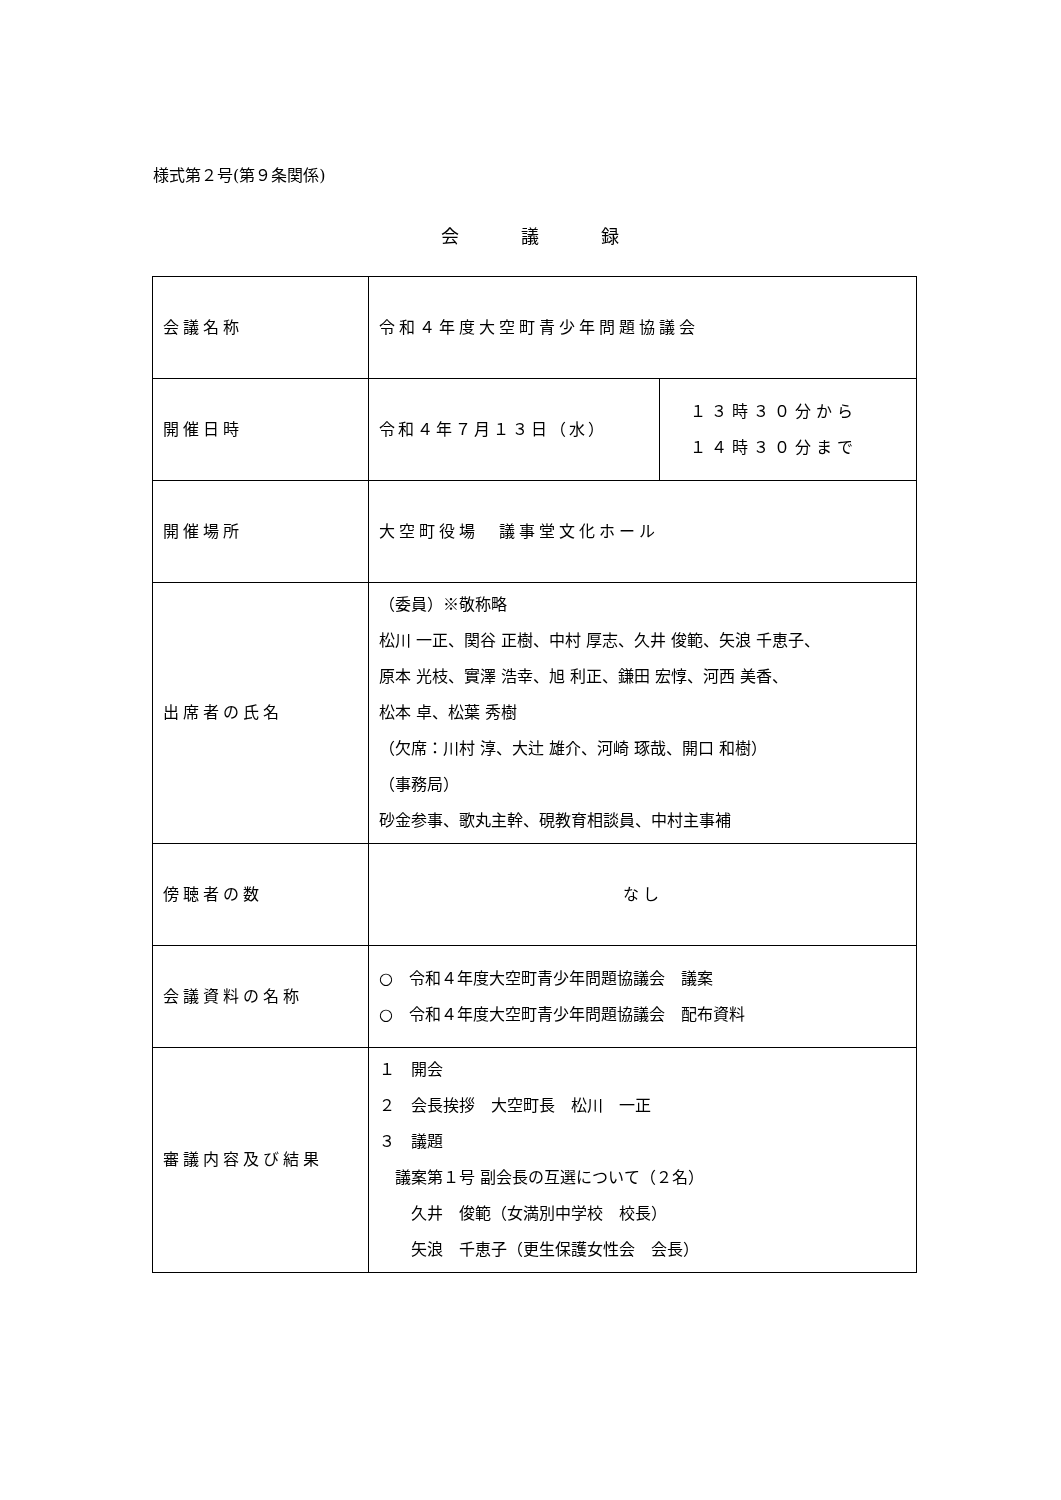様式第２号(第９条関係)
会　　　議　　　録
| 会議名称 | 令和４年度大空町青少年問題協議会 | |
| 開催日時 | 令和４年７月１３日（水） | １３時３０分から １４時３０分まで |
| 開催場所 | 大空町役場 議事堂文化ホール | |
| 出席者の氏名 | （委員）※敬称略 松川 一正、関谷 正樹、中村 厚志、久井 俊範、矢浪 千恵子、 原本 光枝、實澤 浩幸、旭 利正、鎌田 宏惇、河西 美香、 松本 卓、松葉 秀樹 （欠席：川村 淳、大辻 雄介、河崎 琢哉、開口 和樹） （事務局） 砂金参事、歌丸主幹、硯教育相談員、中村主事補 | |
| 傍聴者の数 | なし | |
| 会議資料の名称 | ○ 令和４年度大空町青少年問題協議会 議案 ○ 令和４年度大空町青少年問題協議会 配布資料 | |
| 審議内容及び結果 | １ 開会 ２ 会長挨拶 大空町長 松川 一正 ３ 議題 議案第１号 副会長の互選について（２名） 久井 俊範（女満別中学校 校長） 矢浪 千恵子（更生保護女性会 会長） | |